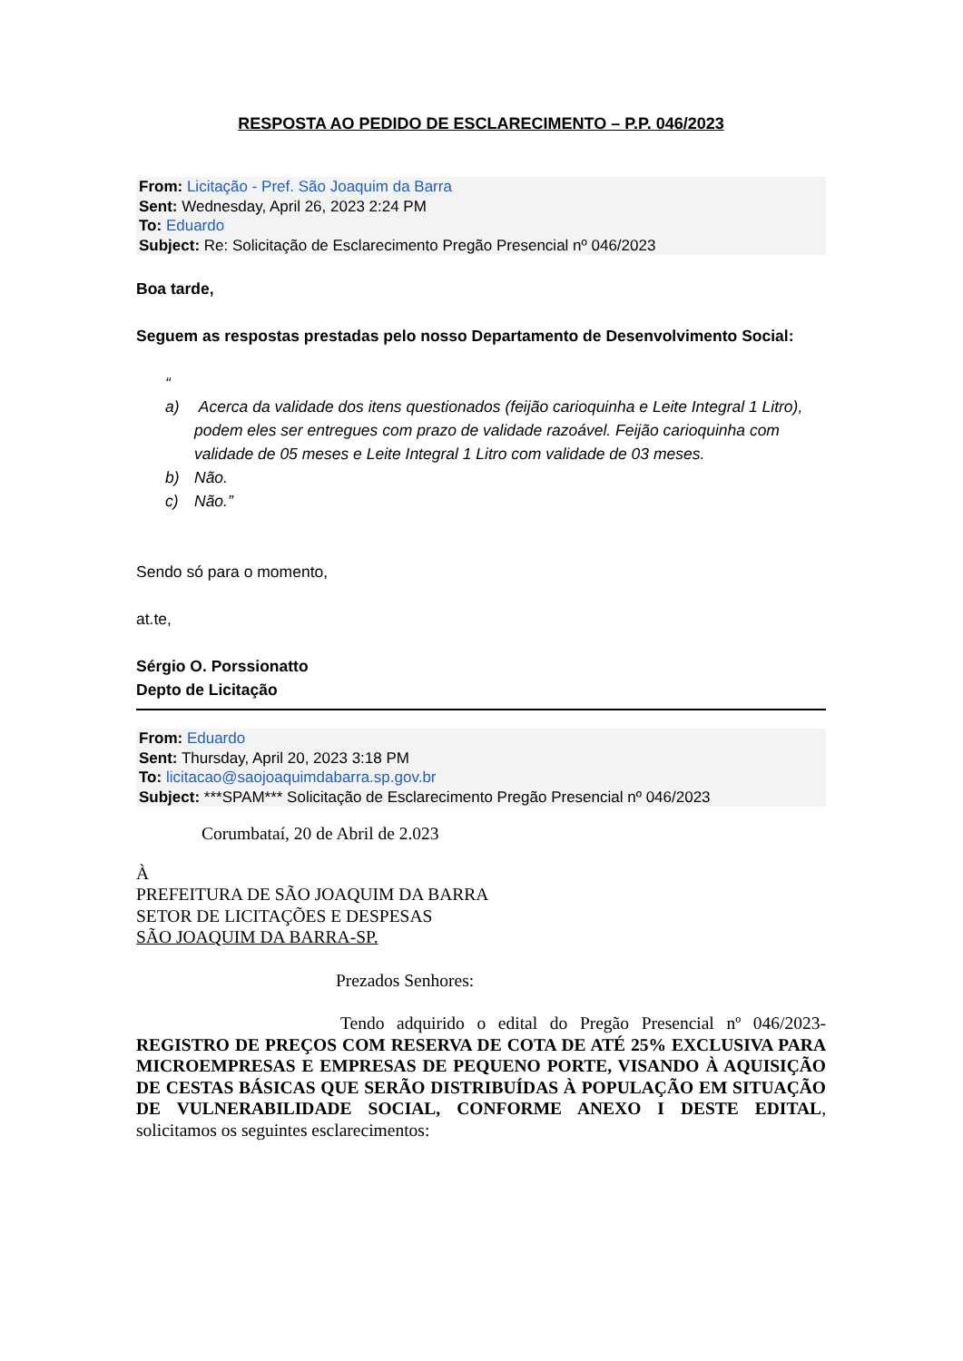RESPOSTA AO PEDIDO DE ESCLARECIMENTO – P.P. 046/2023
From: Licitação - Pref. São Joaquim da Barra
Sent: Wednesday, April 26, 2023 2:24 PM
To: Eduardo
Subject: Re: Solicitação de Esclarecimento Pregão Presencial nº 046/2023
Boa tarde,
Seguem as respostas prestadas pelo nosso Departamento de Desenvolvimento Social:
“
a) Acerca da validade dos itens questionados (feijão carioquinha e Leite Integral 1 Litro), podem eles ser entregues com prazo de validade razoável. Feijão carioquinha com validade de 05 meses e Leite Integral 1 Litro com validade de 03 meses.
b) Não.
c) Não.”
Sendo só para o momento,
at.te,
Sérgio O. Porssionatto
Depto de Licitação
From: Eduardo
Sent: Thursday, April 20, 2023 3:18 PM
To: licitacao@saojoaquimdabarra.sp.gov.br
Subject: ***SPAM*** Solicitação de Esclarecimento Pregão Presencial nº 046/2023
Corumbataí, 20 de Abril de 2.023
À
PREFEITURA DE SÃO JOAQUIM DA BARRA
SETOR DE LICITAÇÕES E DESPESAS
SÃO JOAQUIM DA BARRA-SP.
Prezados Senhores:
Tendo adquirido o edital do Pregão Presencial nº 046/2023-REGISTRO DE PREÇOS COM RESERVA DE COTA DE ATÉ 25% EXCLUSIVA PARA MICROEMPRESAS E EMPRESAS DE PEQUENO PORTE, VISANDO À AQUISIÇÃO DE CESTAS BÁSICAS QUE SERÃO DISTRIBUÍDAS À POPULAÇÃO EM SITUAÇÃO DE VULNERABILIDADE SOCIAL, CONFORME ANEXO I DESTE EDITAL, solicitamos os seguintes esclarecimentos: